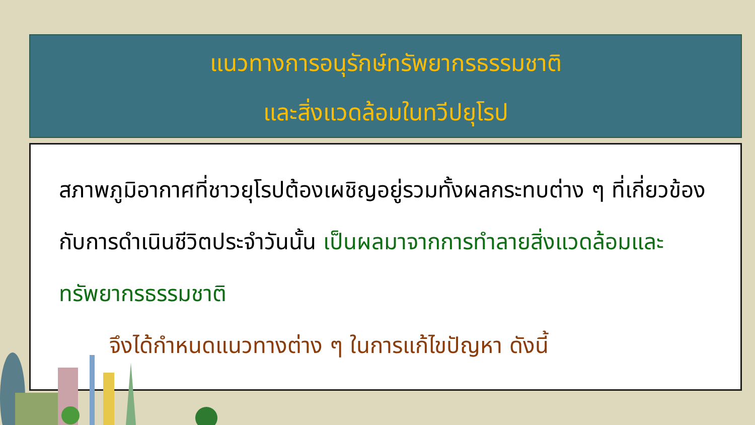แนวทางการอนุรักษ์ทรัพยากรธรรมชาติ
และสิ่งแวดล้อมในทวีปยุโรป
สภาพภูมิอากาศที่ชาวยุโรปต้องเผชิญอยู่รวมทั้งผลกระทบต่าง ๆ ที่เกี่ยวข้องกับการดำเนินชีวิตประจำวันนั้น เป็นผลมาจากการทำลายสิ่งแวดล้อมและทรัพยากรธรรมชาติ
จึงได้กำหนดแนวทางต่าง ๆ ในการแก้ไขปัญหา ดังนี้